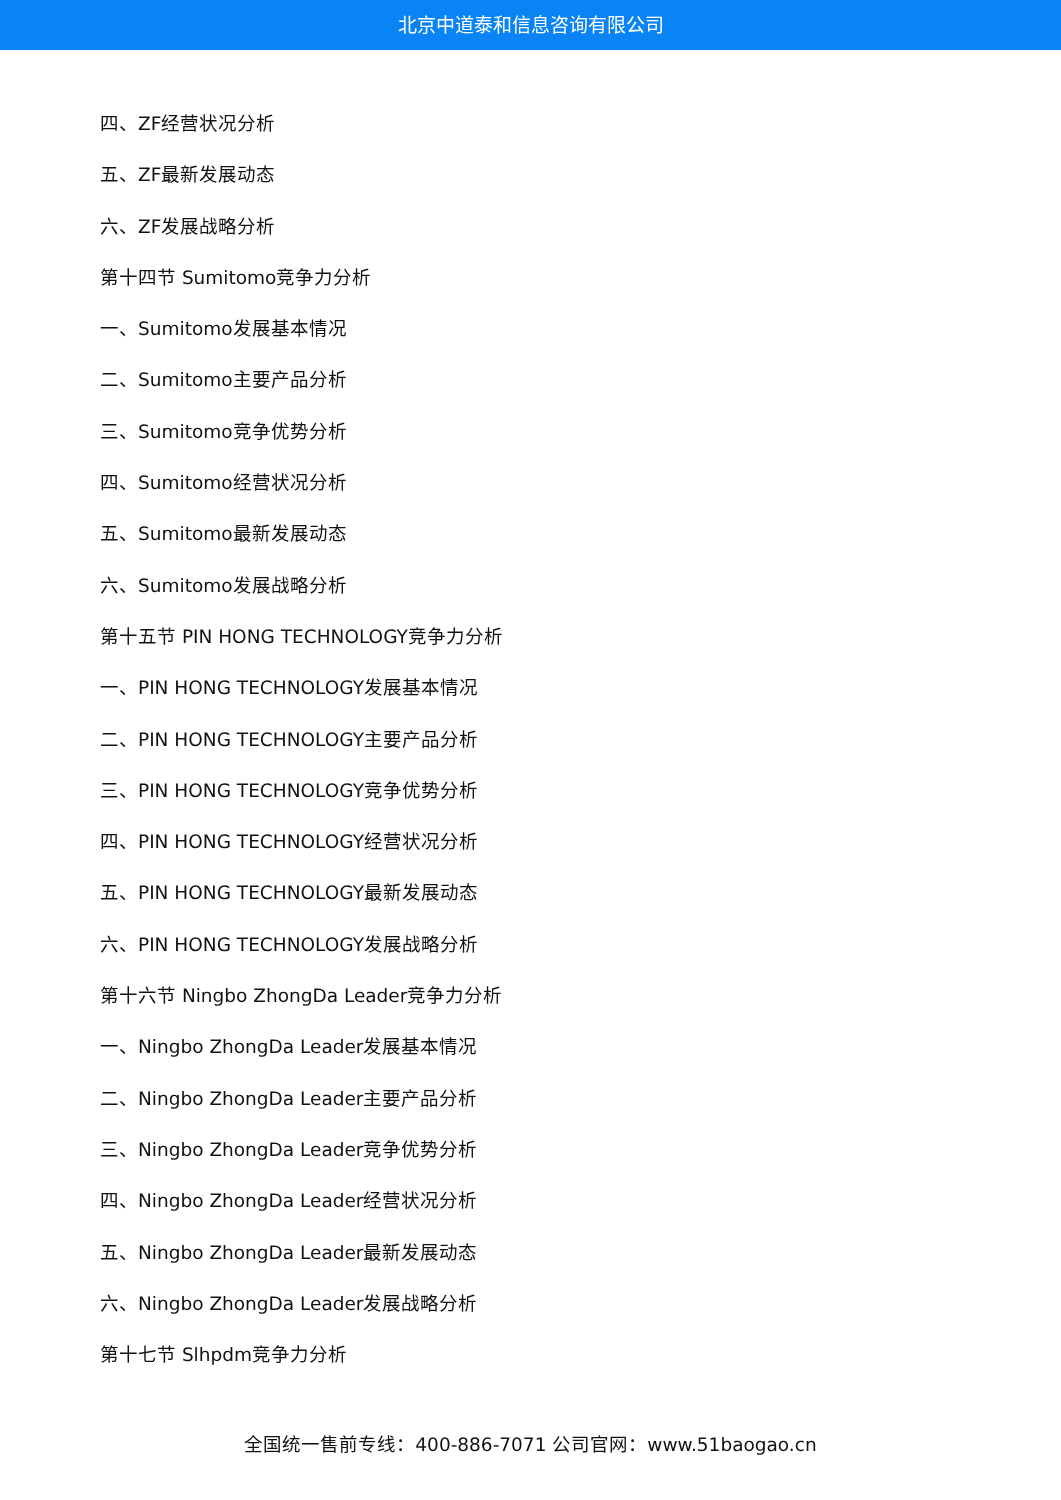北京中道泰和信息咨询有限公司
四、ZF经营状况分析
五、ZF最新发展动态
六、ZF发展战略分析
第十四节 Sumitomo竞争力分析
一、Sumitomo发展基本情况
二、Sumitomo主要产品分析
三、Sumitomo竞争优势分析
四、Sumitomo经营状况分析
五、Sumitomo最新发展动态
六、Sumitomo发展战略分析
第十五节 PIN HONG TECHNOLOGY竞争力分析
一、PIN HONG TECHNOLOGY发展基本情况
二、PIN HONG TECHNOLOGY主要产品分析
三、PIN HONG TECHNOLOGY竞争优势分析
四、PIN HONG TECHNOLOGY经营状况分析
五、PIN HONG TECHNOLOGY最新发展动态
六、PIN HONG TECHNOLOGY发展战略分析
第十六节 Ningbo ZhongDa Leader竞争力分析
一、Ningbo ZhongDa Leader发展基本情况
二、Ningbo ZhongDa Leader主要产品分析
三、Ningbo ZhongDa Leader竞争优势分析
四、Ningbo ZhongDa Leader经营状况分析
五、Ningbo ZhongDa Leader最新发展动态
六、Ningbo ZhongDa Leader发展战略分析
第十七节 Slhpdm竞争力分析
全国统一售前专线：400-886-7071 公司官网：www.51baogao.cn